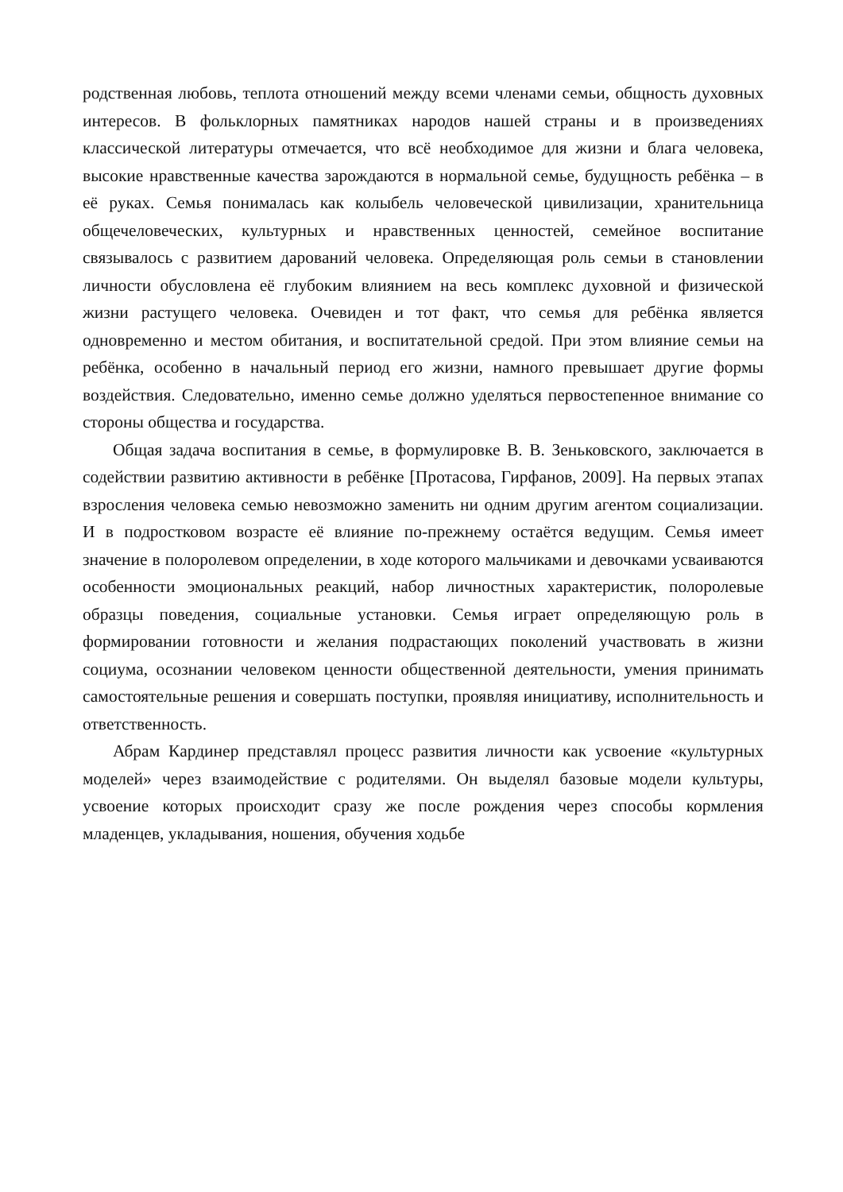родственная любовь, теплота отношений между всеми членами семьи, общность духовных интересов. В фольклорных памятниках народов нашей страны и в произведениях классической литературы отмечается, что всё необходимое для жизни и блага человека, высокие нравственные качества зарождаются в нормальной семье, будущность ребёнка – в её руках. Семья понималась как колыбель человеческой цивилизации, хранительница общечеловеческих, культурных и нравственных ценностей, семейное воспитание связывалось с развитием дарований человека. Определяющая роль семьи в становлении личности обусловлена её глубоким влиянием на весь комплекс духовной и физической жизни растущего человека. Очевиден и тот факт, что семья для ребёнка является одновременно и местом обитания, и воспитательной средой. При этом влияние семьи на ребёнка, особенно в начальный период его жизни, намного превышает другие формы воздействия. Следовательно, именно семье должно уделяться первостепенное внимание со стороны общества и государства.
Общая задача воспитания в семье, в формулировке В. В. Зеньковского, заключается в содействии развитию активности в ребёнке [Протасова, Гирфанов, 2009]. На первых этапах взросления человека семью невозможно заменить ни одним другим агентом социализации. И в подростковом возрасте её влияние по-прежнему остаётся ведущим. Семья имеет значение в полоролевом определении, в ходе которого мальчиками и девочками усваиваются особенности эмоциональных реакций, набор личностных характеристик, полоролевые образцы поведения, социальные установки. Семья играет определяющую роль в формировании готовности и желания подрастающих поколений участвовать в жизни социума, осознании человеком ценности общественной деятельности, умения принимать самостоятельные решения и совершать поступки, проявляя инициативу, исполнительность и ответственность.
Абрам Кардинер представлял процесс развития личности как усвоение «культурных моделей» через взаимодействие с родителями. Он выделял базовые модели культуры, усвоение которых происходит сразу же после рождения через способы кормления младенцев, укладывания, ношения, обучения ходьбе